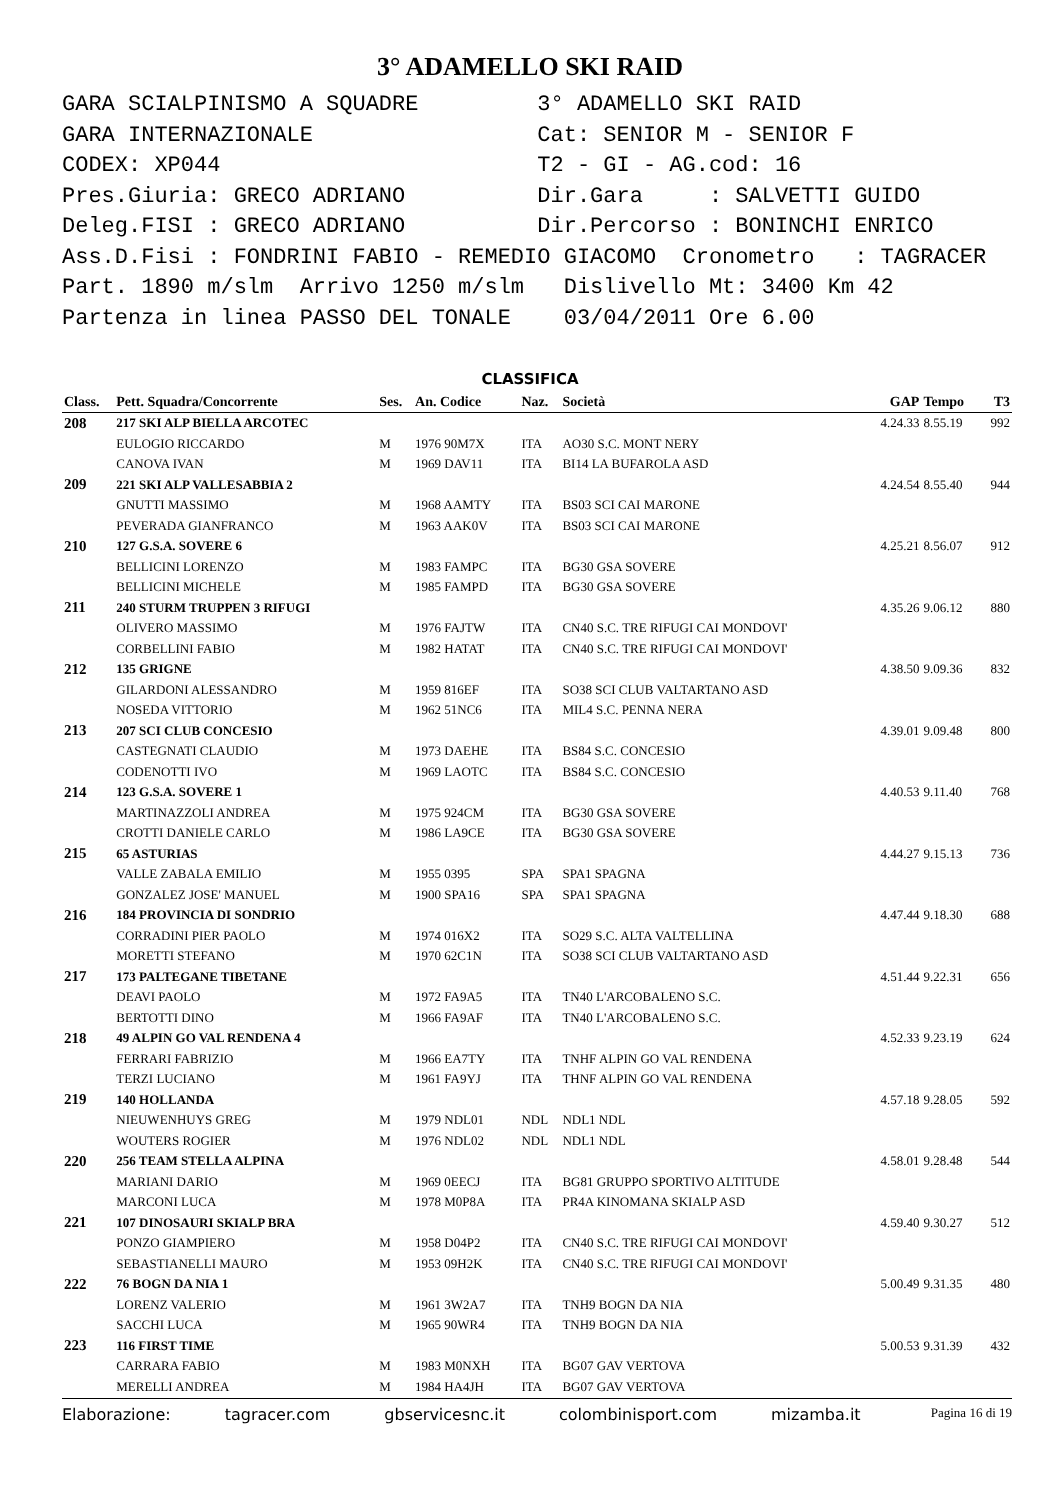3° ADAMELLO SKI RAID
GARA SCIALPINISMO A SQUADRE         3° ADAMELLO SKI RAID
GARA INTERNAZIONALE                 Cat: SENIOR M - SENIOR F
CODEX: XP044                        T2 - GI - AG.cod: 16
Pres.Giuria: GRECO ADRIANO          Dir.Gara     : SALVETTI GUIDO
Deleg.FISI : GRECO ADRIANO          Dir.Percorso : BONINCHI ENRICO
Ass.D.Fisi : FONDRINI FABIO - REMEDIO GIACOMO  Cronometro   : TAGRACER
Part. 1890 m/slm  Arrivo 1250 m/slm   Dislivello Mt: 3400 Km 42
Partenza in linea PASSO DEL TONALE    03/04/2011 Ore 6.00
CLASSIFICA
| Class. | Pett. Squadra/Concorrente | Ses. | An. Codice | Naz. | Società | GAP | Tempo | T3 |
| --- | --- | --- | --- | --- | --- | --- | --- | --- |
| 208 | 217 SKI ALP BIELLA ARCOTEC | | | | | 4.24.33 | 8.55.19 | 992 |
| | EULOGIO RICCARDO | M | 1976 90M7X | ITA | AO30 S.C. MONT NERY | | | |
| | CANOVA IVAN | M | 1969 DAV11 | ITA | BI14 LA BUFAROLA ASD | | | |
| 209 | 221 SKI ALP VALLESABBIA 2 | | | | | 4.24.54 | 8.55.40 | 944 |
| | GNUTTI MASSIMO | M | 1968 AAMTY | ITA | BS03 SCI CAI MARONE | | | |
| | PEVERADA GIANFRANCO | M | 1963 AAK0V | ITA | BS03 SCI CAI MARONE | | | |
| 210 | 127 G.S.A. SOVERE 6 | | | | | 4.25.21 | 8.56.07 | 912 |
| | BELLICINI LORENZO | M | 1983 FAMPC | ITA | BG30 GSA SOVERE | | | |
| | BELLICINI MICHELE | M | 1985 FAMPD | ITA | BG30 GSA SOVERE | | | |
| 211 | 240 STURM TRUPPEN 3 RIFUGI | | | | | 4.35.26 | 9.06.12 | 880 |
| | OLIVERO MASSIMO | M | 1976 FAJTW | ITA | CN40 S.C. TRE RIFUGI CAI MONDOVI' | | | |
| | CORBELLINI FABIO | M | 1982 HATAT | ITA | CN40 S.C. TRE RIFUGI CAI MONDOVI' | | | |
| 212 | 135 GRIGNE | | | | | 4.38.50 | 9.09.36 | 832 |
| | GILARDONI ALESSANDRO | M | 1959 816EF | ITA | SO38 SCI CLUB VALTARTANO ASD | | | |
| | NOSEDA VITTORIO | M | 1962 51NC6 | ITA | MIL4 S.C. PENNA NERA | | | |
| 213 | 207 SCI CLUB CONCESIO | | | | | 4.39.01 | 9.09.48 | 800 |
| | CASTEGNATI CLAUDIO | M | 1973 DAEHE | ITA | BS84 S.C. CONCESIO | | | |
| | CODENOTTI IVO | M | 1969 LAOTC | ITA | BS84 S.C. CONCESIO | | | |
| 214 | 123 G.S.A. SOVERE 1 | | | | | 4.40.53 | 9.11.40 | 768 |
| | MARTINAZZOLI ANDREA | M | 1975 924CM | ITA | BG30 GSA SOVERE | | | |
| | CROTTI DANIELE CARLO | M | 1986 LA9CE | ITA | BG30 GSA SOVERE | | | |
| 215 | 65 ASTURIAS | | | | | 4.44.27 | 9.15.13 | 736 |
| | VALLE ZABALA EMILIO | M | 1955 0395 | SPA | SPA1 SPAGNA | | | |
| | GONZALEZ JOSE' MANUEL | M | 1900 SPA16 | SPA | SPA1 SPAGNA | | | |
| 216 | 184 PROVINCIA DI SONDRIO | | | | | 4.47.44 | 9.18.30 | 688 |
| | CORRADINI PIER PAOLO | M | 1974 016X2 | ITA | SO29 S.C. ALTA VALTELLINA | | | |
| | MORETTI STEFANO | M | 1970 62C1N | ITA | SO38 SCI CLUB VALTARTANO ASD | | | |
| 217 | 173 PALTEGANE TIBETANE | | | | | 4.51.44 | 9.22.31 | 656 |
| | DEAVI PAOLO | M | 1972 FA9A5 | ITA | TN40 L'ARCOBALENO S.C. | | | |
| | BERTOTTI DINO | M | 1966 FA9AF | ITA | TN40 L'ARCOBALENO S.C. | | | |
| 218 | 49 ALPIN GO VAL RENDENA 4 | | | | | 4.52.33 | 9.23.19 | 624 |
| | FERRARI FABRIZIO | M | 1966 EA7TY | ITA | TNHF ALPIN GO VAL RENDENA | | | |
| | TERZI LUCIANO | M | 1961 FA9YJ | ITA | THNF ALPIN GO VAL RENDENA | | | |
| 219 | 140 HOLLANDA | | | | | 4.57.18 | 9.28.05 | 592 |
| | NIEUWENHUYS GREG | M | 1979 NDL01 | NDL | NDL1 NDL | | | |
| | WOUTERS ROGIER | M | 1976 NDL02 | NDL | NDL1 NDL | | | |
| 220 | 256 TEAM STELLA ALPINA | | | | | 4.58.01 | 9.28.48 | 544 |
| | MARIANI DARIO | M | 1969 0EECJ | ITA | BG81 GRUPPO SPORTIVO ALTITUDE | | | |
| | MARCONI LUCA | M | 1978 M0P8A | ITA | PR4A KINOMANA SKIALP ASD | | | |
| 221 | 107 DINOSAURI SKIALP BRA | | | | | 4.59.40 | 9.30.27 | 512 |
| | PONZO GIAMPIERO | M | 1958 D04P2 | ITA | CN40 S.C. TRE RIFUGI CAI MONDOVI' | | | |
| | SEBASTIANELLI MAURO | M | 1953 09H2K | ITA | CN40 S.C. TRE RIFUGI CAI MONDOVI' | | | |
| 222 | 76 BOGN DA NIA 1 | | | | | 5.00.49 | 9.31.35 | 480 |
| | LORENZ VALERIO | M | 1961 3W2A7 | ITA | TNH9 BOGN DA NIA | | | |
| | SACCHI LUCA | M | 1965 90WR4 | ITA | TNH9 BOGN DA NIA | | | |
| 223 | 116 FIRST TIME | | | | | 5.00.53 | 9.31.39 | 432 |
| | CARRARA FABIO | M | 1983 M0NXH | ITA | BG07 GAV VERTOVA | | | |
| | MERELLI ANDREA | M | 1984 HA4JH | ITA | BG07 GAV VERTOVA | | | |
Elaborazione: tagracer.com gbservicesnc.it colombinisport.com mizamba.it Pagina 16 di 19